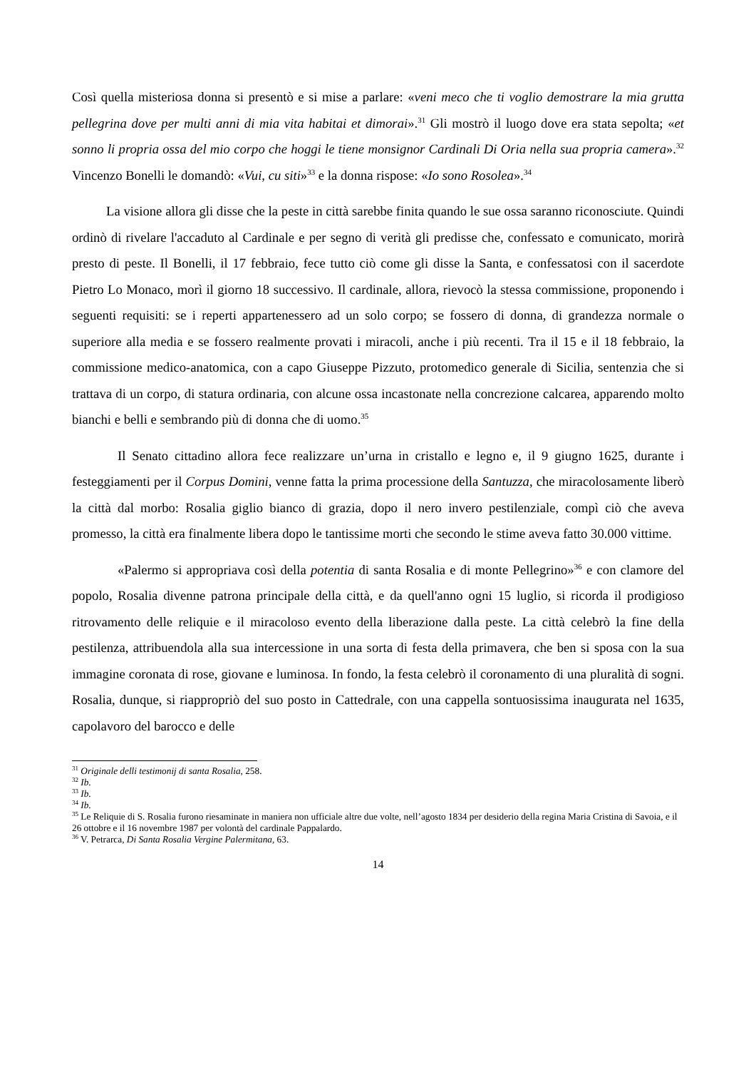Così quella misteriosa donna si presentò e si mise a parlare: «veni meco che ti voglio demostrare la mia grutta pellegrina dove per multi anni di mia vita habitai et dimorai».<sup>31</sup> Gli mostrò il luogo dove era stata sepolta; «et sonno li propria ossa del mio corpo che hoggi le tiene monsignor Cardinali Di Oria nella sua propria camera».<sup>32</sup> Vincenzo Bonelli le domandò: «Vui, cu siti»<sup>33</sup> e la donna rispose: «Io sono Rosolea».<sup>34</sup>
La visione allora gli disse che la peste in città sarebbe finita quando le sue ossa saranno riconosciute. Quindi ordinò di rivelare l'accaduto al Cardinale e per segno di verità gli predisse che, confessato e comunicato, morirà presto di peste. Il Bonelli, il 17 febbraio, fece tutto ciò come gli disse la Santa, e confessatosi con il sacerdote Pietro Lo Monaco, morì il giorno 18 successivo. Il cardinale, allora, rievocò la stessa commissione, proponendo i seguenti requisiti: se i reperti appartenessero ad un solo corpo; se fossero di donna, di grandezza normale o superiore alla media e se fossero realmente provati i miracoli, anche i più recenti. Tra il 15 e il 18 febbraio, la commissione medico-anatomica, con a capo Giuseppe Pizzuto, protomedico generale di Sicilia, sentenzia che si trattava di un corpo, di statura ordinaria, con alcune ossa incastonate nella concrezione calcarea, apparendo molto bianchi e belli e sembrando più di donna che di uomo.<sup>35</sup>
Il Senato cittadino allora fece realizzare un’urna in cristallo e legno e, il 9 giugno 1625, durante i festeggiamenti per il Corpus Domini, venne fatta la prima processione della Santuzza, che miracolosamente liberò la città dal morbo: Rosalia giglio bianco di grazia, dopo il nero invero pestilenziale, compì ciò che aveva promesso, la città era finalmente libera dopo le tantissime morti che secondo le stime aveva fatto 30.000 vittime.
«Palermo si appropriava così della potentia di santa Rosalia e di monte Pellegrino»<sup>36</sup> e con clamore del popolo, Rosalia divenne patrona principale della città, e da quell'anno ogni 15 luglio, si ricorda il prodigioso ritrovamento delle reliquie e il miracoloso evento della liberazione dalla peste. La città celebrò la fine della pestilenza, attribuendola alla sua intercessione in una sorta di festa della primavera, che ben si sposa con la sua immagine coronata di rose, giovane e luminosa. In fondo, la festa celebrò il coronamento di una pluralità di sogni. Rosalia, dunque, si riappropriò del suo posto in Cattedrale, con una cappella sontuosissima inaugurata nel 1635, capolavoro del barocco e delle
<sup>31</sup> Originale delli testimonij di santa Rosalia, 258.
<sup>32</sup> Ib.
<sup>33</sup> Ib.
<sup>34</sup> Ib.
<sup>35</sup> Le Reliquie di S. Rosalia furono riesaminate in maniera non ufficiale altre due volte, nell’agosto 1834 per desiderio della regina Maria Cristina di Savoia, e il 26 ottobre e il 16 novembre 1987 per volontà del cardinale Pappalardo.
<sup>36</sup> V. Petrarca, Di Santa Rosalia Vergine Palermitana, 63.
14